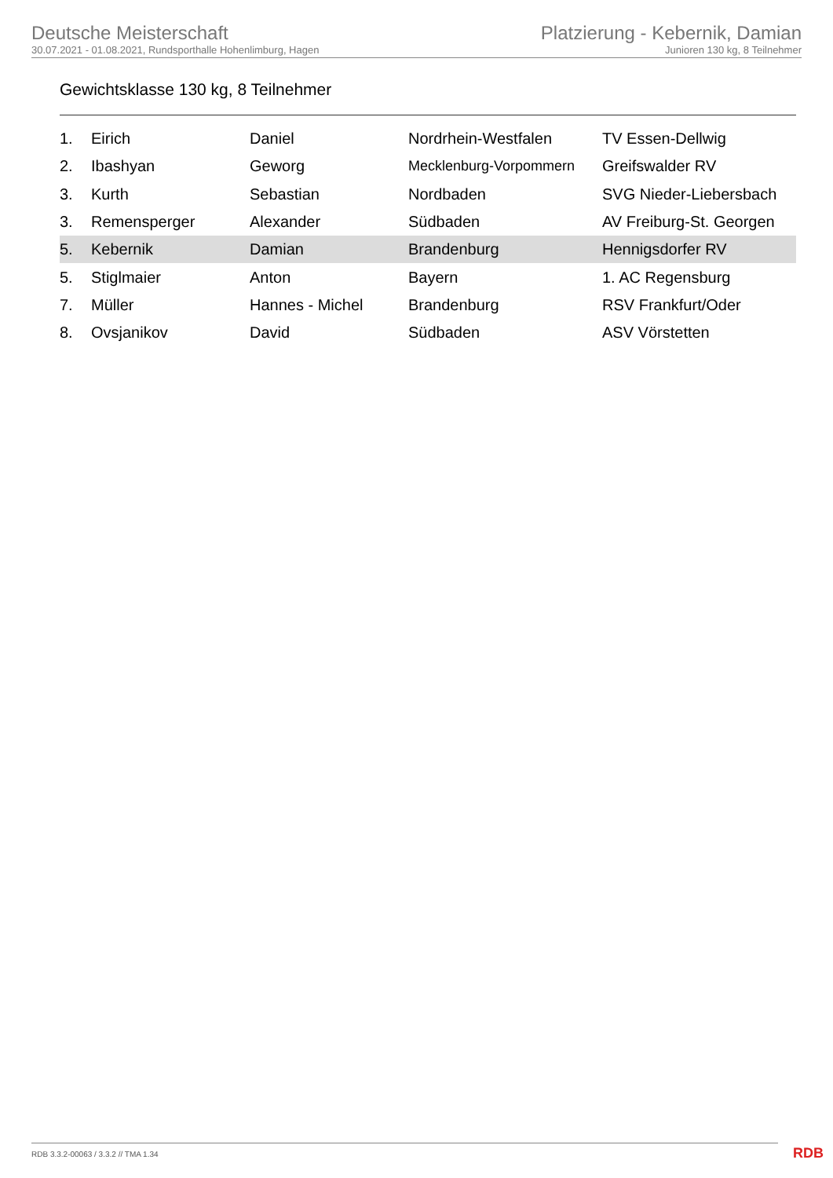Deutsche Meisterschaft
30.07.2021 - 01.08.2021, Rundsporthalle Hohenlimburg, Hagen
Platzierung - Kebernik, Damian
Junioren 130 kg, 8 Teilnehmer
Gewichtsklasse 130 kg, 8 Teilnehmer
| 1. | Eirich | Daniel | Nordrhein-Westfalen | TV Essen-Dellwig |
| 2. | Ibashyan | Geworg | Mecklenburg-Vorpommern | Greifswalder RV |
| 3. | Kurth | Sebastian | Nordbaden | SVG Nieder-Liebersbach |
| 3. | Remensperger | Alexander | Südbaden | AV Freiburg-St. Georgen |
| 5. | Kebernik | Damian | Brandenburg | Hennigsdorfer RV |
| 5. | Stiglmaier | Anton | Bayern | 1. AC Regensburg |
| 7. | Müller | Hannes - Michel | Brandenburg | RSV Frankfurt/Oder |
| 8. | Ovsjanikov | David | Südbaden | ASV Vörstetten |
RDB 3.3.2-00063 / 3.3.2 // TMA 1.34
RDB